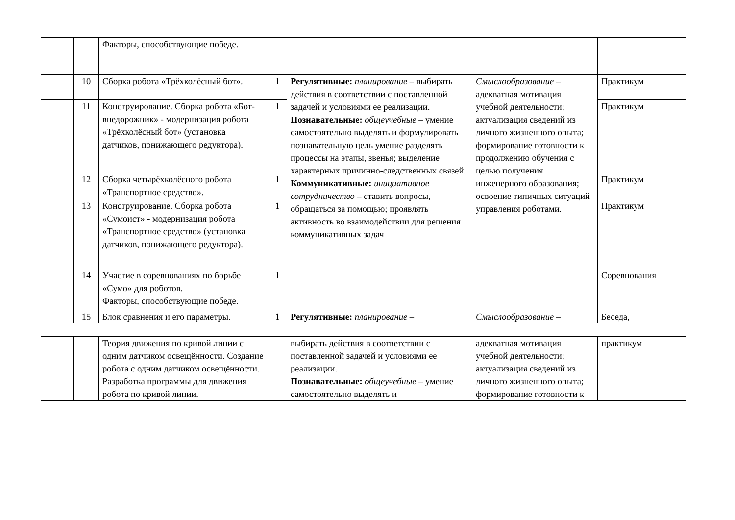| | | Факторы, способствующие победе. | | | | |
| | 10 | Сборка робота «Трёхколёсный бот». | 1 | Регулятивные: планирование – выбирать действия в соответствии с поставленной задачей и условиями ее реализации. Познавательные: общеучебные – умение самостоятельно выделять и формулировать познавательную цель умение разделять процессы на этапы, звенья; выделение характерных причинно-следственных связей. Коммуникативные: инициативное сотрудничество – ставить вопросы, обращаться за помощью; проявлять активность во взаимодействии для решения коммуникативных задач | Смыслообразование – адекватная мотивация учебной деятельности; актуализация сведений из личного жизненного опыта; формирование готовности к продолжению обучения с целью получения инженерного образования; освоение типичных ситуаций управления роботами. | Практикум |
| | 11 | Конструирование. Сборка робота «Бот-внедорожник» - модернизация робота «Трёхколёсный бот» (установка датчиков, понижающего редуктора). | 1 | | | Практикум |
| | 12 | Сборка четырёхколёсного робота «Транспортное средство». | 1 | | | Практикум |
| | 13 | Конструирование. Сборка робота «Сумоист» - модернизация робота «Транспортное средство» (установка датчиков, понижающего редуктора). | 1 | | | Практикум |
| | 14 | Участие в соревнованиях по борьбе «Сумо» для роботов. Факторы, способствующие победе. | 1 | | | Соревнования |
| | 15 | Блок сравнения и его параметры. | 1 | Регулятивные: планирование – | Смыслообразование – | Беседа, |
| | | Теория движения по кривой линии с одним датчиком освещённости. Создание робота с одним датчиком освещённости. Разработка программы для движения робота по кривой линии. | | выбирать действия в соответствии с поставленной задачей и условиями ее реализации. Познавательные: общеучебные – умение самостоятельно выделять и | адекватная мотивация учебной деятельности; актуализация сведений из личного жизненного опыта; формирование готовности к | практикум |